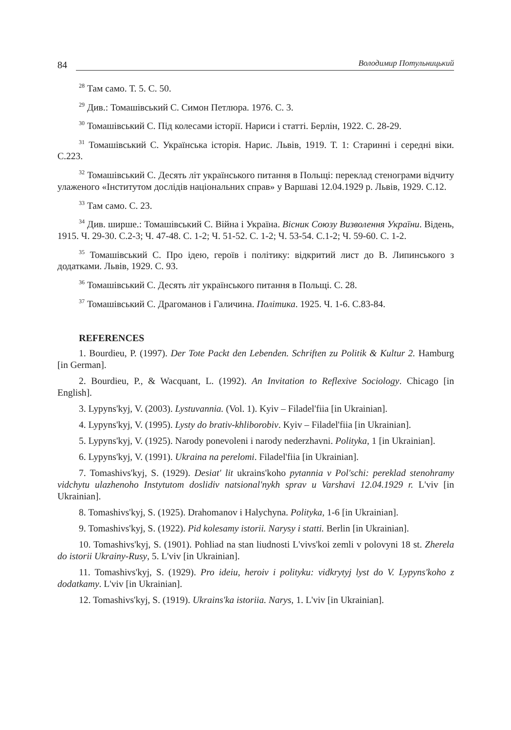84 Володимир Потульницький
<sup>28</sup> Там само. Т. 5. С. 50.
<sup>29</sup> Див.: Томашівський С. Симон Петлюра. 1976. С. 3.
<sup>30</sup> Томашівський С. Під колесами історії. Нариси і статті. Берлін, 1922. С. 28-29.
<sup>31</sup> Томашівський С. Українська історія. Нарис. Львів, 1919. Т. 1: Старинні і середні віки. С.223.
<sup>32</sup> Томашівський С. Десять літ українського питання в Польщі: переклад стенограми відчиту улаженого «Інститутом дослідів національних справ» у Варшаві 12.04.1929 р. Львів, 1929. С.12.
<sup>33</sup> Там само. С. 23.
<sup>34</sup> Див. ширше.: Томашівський С. Війна і Україна. Вісник Союзу Визволення України. Відень, 1915. Ч. 29-30. С.2-3; Ч. 47-48. С. 1-2; Ч. 51-52. С. 1-2; Ч. 53-54. С.1-2; Ч. 59-60. С. 1-2.
<sup>35</sup> Томашівський С. Про ідею, героїв і політику: відкритий лист до В. Липинського з додатками. Львів, 1929. С. 93.
<sup>36</sup> Томашівський С. Десять літ українського питання в Польщі. С. 28.
<sup>37</sup> Томашівський С. Драгоманов і Галичина. Політика. 1925. Ч. 1-6. С.83-84.
REFERENCES
1. Bourdieu, P. (1997). Der Tote Packt den Lebenden. Schriften zu Politik & Kultur 2. Hamburg [in German].
2. Bourdieu, P., & Wacquant, L. (1992). An Invitation to Reflexive Sociology. Chicago [in English].
3. Lypyns'kyj, V. (2003). Lystuvannia. (Vol. 1). Kyiv – Filadel'fiia [in Ukrainian].
4. Lypyns'kyj, V. (1995). Lysty do brativ-khliborobiv. Kyiv – Filadel'fiia [in Ukrainian].
5. Lypyns'kyj, V. (1925). Narody ponevoleni i narody nederzhavni. Polityka, 1 [in Ukrainian].
6. Lypyns'kyj, V. (1991). Ukraina na perelomi. Filadel'fiia [in Ukrainian].
7. Tomashivs'kyj, S. (1929). Desiat' lit ukrains'koho pytannia v Pol'schi: pereklad stenohramy vidchytu ulazhenoho Instytutom doslidiv natsional'nykh sprav u Varshavi 12.04.1929 r. L'viv [in Ukrainian].
8. Tomashivs'kyj, S. (1925). Drahomanov i Halychyna. Polityka, 1-6 [in Ukrainian].
9. Tomashivs'kyj, S. (1922). Pid kolesamy istorii. Narysy i statti. Berlin [in Ukrainian].
10. Tomashivs'kyj, S. (1901). Pohliad na stan liudnosti L'vivs'koi zemli v polovyni 18 st. Zherela do istorii Ukrainy-Rusy, 5. L'viv [in Ukrainian].
11. Tomashivs'kyj, S. (1929). Pro ideiu, heroiv i polityku: vidkrytyj lyst do V. Lypyns'koho z dodatkamy. L'viv [in Ukrainian].
12. Tomashivs'kyj, S. (1919). Ukrains'ka istoriia. Narys, 1. L'viv [in Ukrainian].